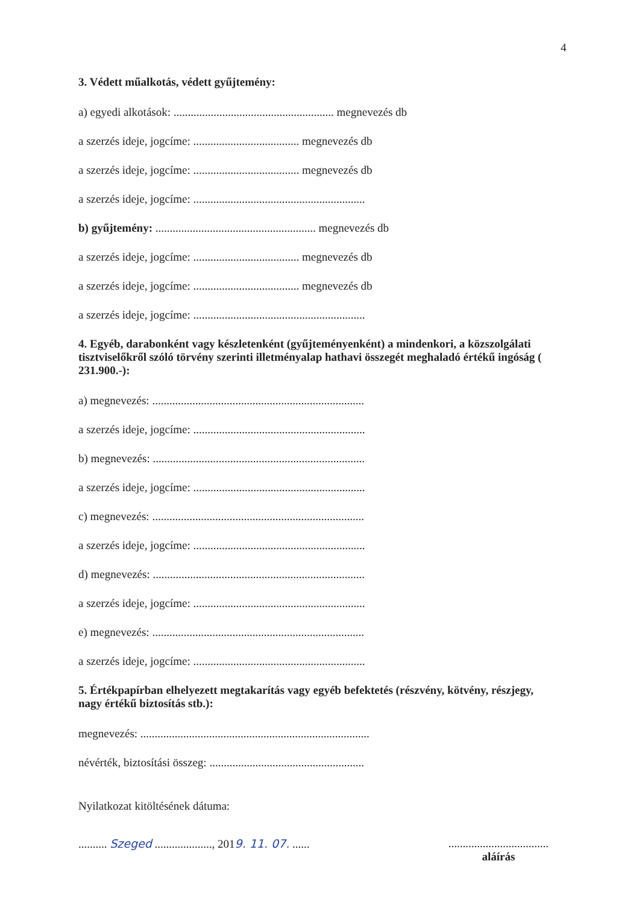4
3. Védett műalkotás, védett gyűjtemény:
a) egyedi alkotások: ........................................................ megnevezés db
a szerzés ideje, jogcíme: ..................................... megnevezés db
a szerzés ideje, jogcíme: ..................................... megnevezés db
a szerzés ideje, jogcíme: ............................................................
b) gyűjtemény: ........................................................ megnevezés db
a szerzés ideje, jogcíme: ..................................... megnevezés db
a szerzés ideje, jogcíme: ..................................... megnevezés db
a szerzés ideje, jogcíme: ............................................................
4. Egyéb, darabonként vagy készletenként (gyűjteményenként) a mindenkori, a közszolgálati tisztviselőkről szóló törvény szerinti illetményalap hathavi összegét meghaladó értékű ingóság ( 231.900.-):
a) megnevezés: ..........................................................................
a szerzés ideje, jogcíme: ............................................................
b) megnevezés: ..........................................................................
a szerzés ideje, jogcíme: ............................................................
c) megnevezés: ..........................................................................
a szerzés ideje, jogcíme: ............................................................
d) megnevezés: ..........................................................................
a szerzés ideje, jogcíme: ............................................................
e) megnevezés: ..........................................................................
a szerzés ideje, jogcíme: ............................................................
5. Értékpapírban elhelyezett megtakarítás vagy egyéb befektetés (részvény, kötvény, részjegy, nagy értékű biztosítás stb.):
megnevezés: ................................................................................
névérték, biztosítási összeg: ......................................................
Nyilatkozat kitöltésének dátuma:
.......... Szeged ...................., 2019. 11. 07. ...... ...................................
aláírás